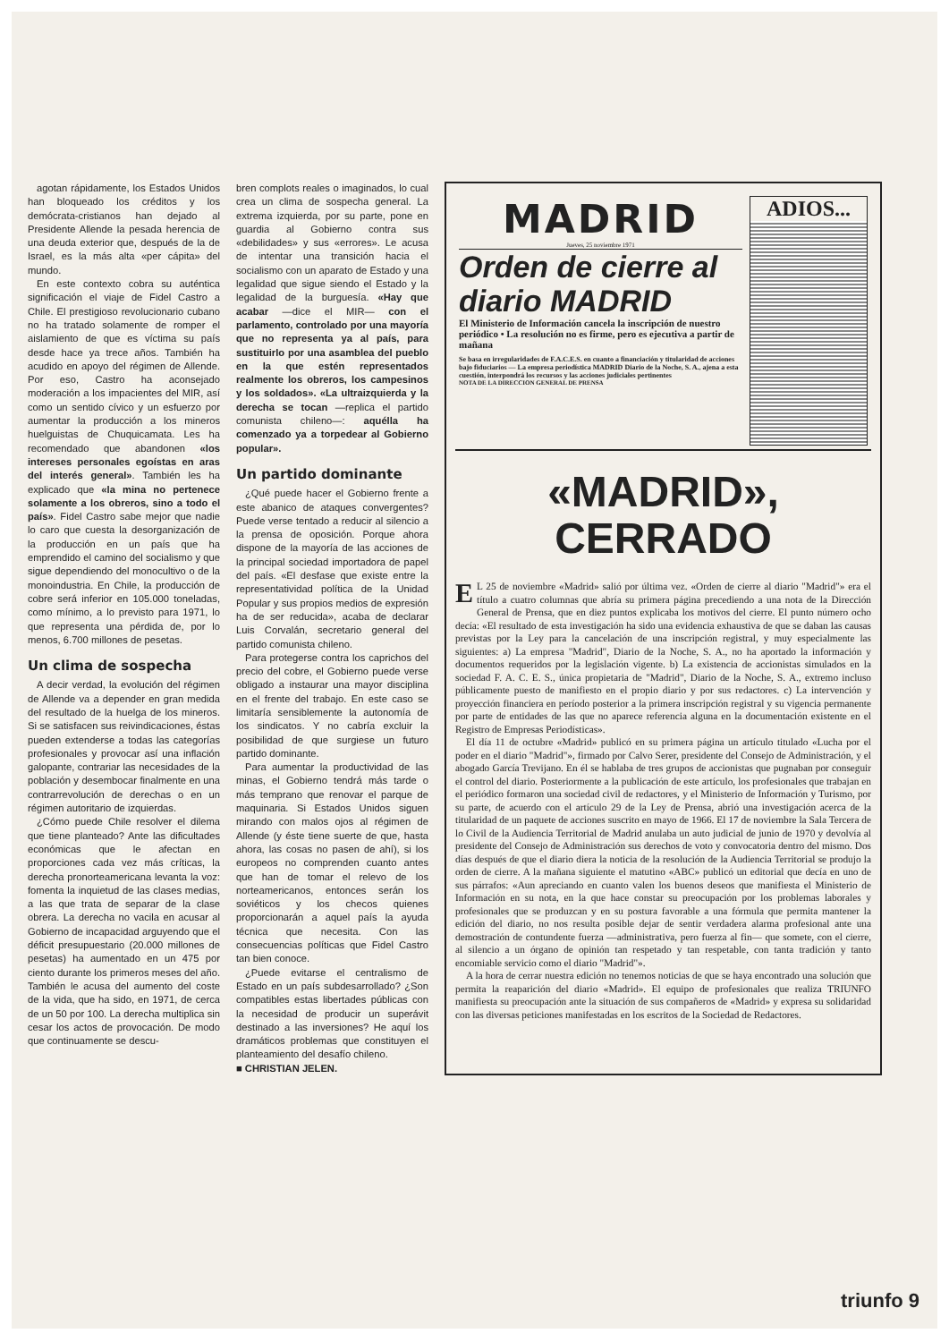agotan rápidamente, los Estados Unidos han bloqueado los créditos y los demócrata-cristianos han dejado al Presidente Allende la pesada herencia de una deuda exterior que, después de la de Israel, es la más alta «per cápita» del mundo.
En este contexto cobra su auténtica significación el viaje de Fidel Castro a Chile. El prestigioso revolucionario cubano no ha tratado solamente de romper el aislamiento de que es víctima su país desde hace ya trece años. También ha acudido en apoyo del régimen de Allende. Por eso, Castro ha aconsejado moderación a los impacientes del MIR, así como un sentido cívico y un esfuerzo por aumentar la producción a los mineros huelguistas de Chuquicamata. Les ha recomendado que abandonen «los intereses personales egoístas en aras del interés general». También les ha explicado que «la mina no pertenece solamente a los obreros, sino a todo el país». Fidel Castro sabe mejor que nadie lo caro que cuesta la desorganización de la producción en un país que ha emprendido el camino del socialismo y que sigue dependiendo del monocultivo o de la monoindustria. En Chile, la producción de cobre será inferior en 105.000 toneladas, como mínimo, a lo previsto para 1971, lo que representa una pérdida de, por lo menos, 6.700 millones de pesetas.
Un clima de sospecha
A decir verdad, la evolución del régimen de Allende va a depender en gran medida del resultado de la huelga de los mineros. Si se satisfacen sus reivindicaciones, éstas pueden extenderse a todas las categorías profesionales y provocar así una inflación galopante, contrariar las necesidades de la población y desembocar finalmente en una contrarrevolución de derechas o en un régimen autoritario de izquierdas.
¿Cómo puede Chile resolver el dilema que tiene planteado? Ante las dificultades económicas que le afectan en proporciones cada vez más críticas, la derecha pronorteamericana levanta la voz: fomenta la inquietud de las clases medias, a las que trata de separar de la clase obrera. La derecha no vacila en acusar al Gobierno de incapacidad arguyendo que el déficit presupuestario (20.000 millones de pesetas) ha aumentado en un 475 por ciento durante los primeros meses del año. También le acusa del aumento del coste de la vida, que ha sido, en 1971, de cerca de un 50 por 100. La derecha multiplica sin cesar los actos de provocación. De modo que continuamente se descu-
bren complots reales o imaginados, lo cual crea un clima de sospecha general. La extrema izquierda, por su parte, pone en guardia al Gobierno contra sus «debilidades» y sus «errores». Le acusa de intentar una transición hacia el socialismo con un aparato de Estado y una legalidad que sigue siendo el Estado y la legalidad de la burguesía. «Hay que acabar —dice el MIR— con el parlamento, controlado por una mayoría que no representa ya al país, para sustituirlo por una asamblea del pueblo en la que estén representados realmente los obreros, los campesinos y los soldados». «La ultraizquierda y la derecha se tocan —replica el partido comunista chileno—: aquélla ha comenzado ya a torpedear al Gobierno popular».
Un partido dominante
¿Qué puede hacer el Gobierno frente a este abanico de ataques convergentes? Puede verse tentado a reducir al silencio a la prensa de oposición. Porque ahora dispone de la mayoría de las acciones de la principal sociedad importadora de papel del país. «El desfase que existe entre la representatividad política de la Unidad Popular y sus propios medios de expresión ha de ser reducida», acaba de declarar Luis Corvalán, secretario general del partido comunista chileno.
Para protegerse contra los caprichos del precio del cobre, el Gobierno puede verse obligado a instaurar una mayor disciplina en el frente del trabajo. En este caso se limitaría sensiblemente la autonomía de los sindicatos. Y no cabría excluir la posibilidad de que surgiese un futuro partido dominante.
Para aumentar la productividad de las minas, el Gobierno tendrá más tarde o más temprano que renovar el parque de maquinaria. Si Estados Unidos siguen mirando con malos ojos al régimen de Allende (y éste tiene suerte de que, hasta ahora, las cosas no pasen de ahí), si los europeos no comprenden cuanto antes que han de tomar el relevo de los norteamericanos, entonces serán los soviéticos y los checos quienes proporcionarán a aquel país la ayuda técnica que necesita. Con las consecuencias políticas que Fidel Castro tan bien conoce.
¿Puede evitarse el centralismo de Estado en un país subdesarrollado? ¿Son compatibles estas libertades públicas con la necesidad de producir un superávit destinado a las inversiones? He aquí los dramáticos problemas que constituyen el planteamiento del desafío chileno.
■ CHRISTIAN JELEN.
MADRID
Jueves, 25 noviembre 1971
Orden de cierre al diario MADRID
El Ministerio de Información cancela la inscripción de nuestro periódico • La resolución no es firme, pero es ejecutiva a partir de mañana
Se basa en irregularidades de F.A.C.E.S. en cuanto a financiación y titularidad de acciones bajo fiduciarios — La empresa periodística MADRID Diario de la Noche, S. A., ajena a esta cuestión, interpondrá los recursos y las acciones judiciales pertinentes
NOTA DE LA DIRECCION GENERAL DE PRENSA
ADIOS...
«MADRID», CERRADO
EL 25 de noviembre «Madrid» salió por última vez. «Orden de cierre al diario "Madrid"» era el título a cuatro columnas que abría su primera página precediendo a una nota de la Dirección General de Prensa, que en diez puntos explicaba los motivos del cierre. El punto número ocho decía: «El resultado de esta investigación ha sido una evidencia exhaustiva de que se daban las causas previstas por la Ley para la cancelación de una inscripción registral, y muy especialmente las siguientes: a) La empresa "Madrid", Diario de la Noche, S. A., no ha aportado la información y documentos requeridos por la legislación vigente. b) La existencia de accionistas simulados en la sociedad F. A. C. E. S., única propietaria de "Madrid", Diario de la Noche, S. A., extremo incluso públicamente puesto de manifiesto en el propio diario y por sus redactores. c) La intervención y proyección financiera en período posterior a la primera inscripción registral y su vigencia permanente por parte de entidades de las que no aparece referencia alguna en la documentación existente en el Registro de Empresas Periodísticas».
El día 11 de octubre «Madrid» publicó en su primera página un artículo titulado «Lucha por el poder en el diario "Madrid"», firmado por Calvo Serer, presidente del Consejo de Administración, y el abogado García Trevijano. En él se hablaba de tres grupos de accionistas que pugnaban por conseguir el control del diario. Posteriormente a la publicación de este artículo, los profesionales que trabajan en el periódico formaron una sociedad civil de redactores, y el Ministerio de Información y Turismo, por su parte, de acuerdo con el artículo 29 de la Ley de Prensa, abrió una investigación acerca de la titularidad de un paquete de acciones suscrito en mayo de 1966. El 17 de noviembre la Sala Tercera de lo Civil de la Audiencia Territorial de Madrid anulaba un auto judicial de junio de 1970 y devolvía al presidente del Consejo de Administración sus derechos de voto y convocatoria dentro del mismo. Dos días después de que el diario diera la noticia de la resolución de la Audiencia Territorial se produjo la orden de cierre. A la mañana siguiente el matutino «ABC» publicó un editorial que decía en uno de sus párrafos: «Aun apreciando en cuanto valen los buenos deseos que manifiesta el Ministerio de Información en su nota, en la que hace constar su preocupación por los problemas laborales y profesionales que se produzcan y en su postura favorable a una fórmula que permita mantener la edición del diario, no nos resulta posible dejar de sentir verdadera alarma profesional ante una demostración de contundente fuerza —administrativa, pero fuerza al fin— que somete, con el cierre, al silencio a un órgano de opinión tan respetado y tan respetable, con tanta tradición y tanto encomiable servicio como el diario "Madrid"».
A la hora de cerrar nuestra edición no tenemos noticias de que se haya encontrado una solución que permita la reaparición del diario «Madrid». El equipo de profesionales que realiza TRIUNFO manifiesta su preocupación ante la situación de sus compañeros de «Madrid» y expresa su solidaridad con las diversas peticiones manifestadas en los escritos de la Sociedad de Redactores.
triunfo 9